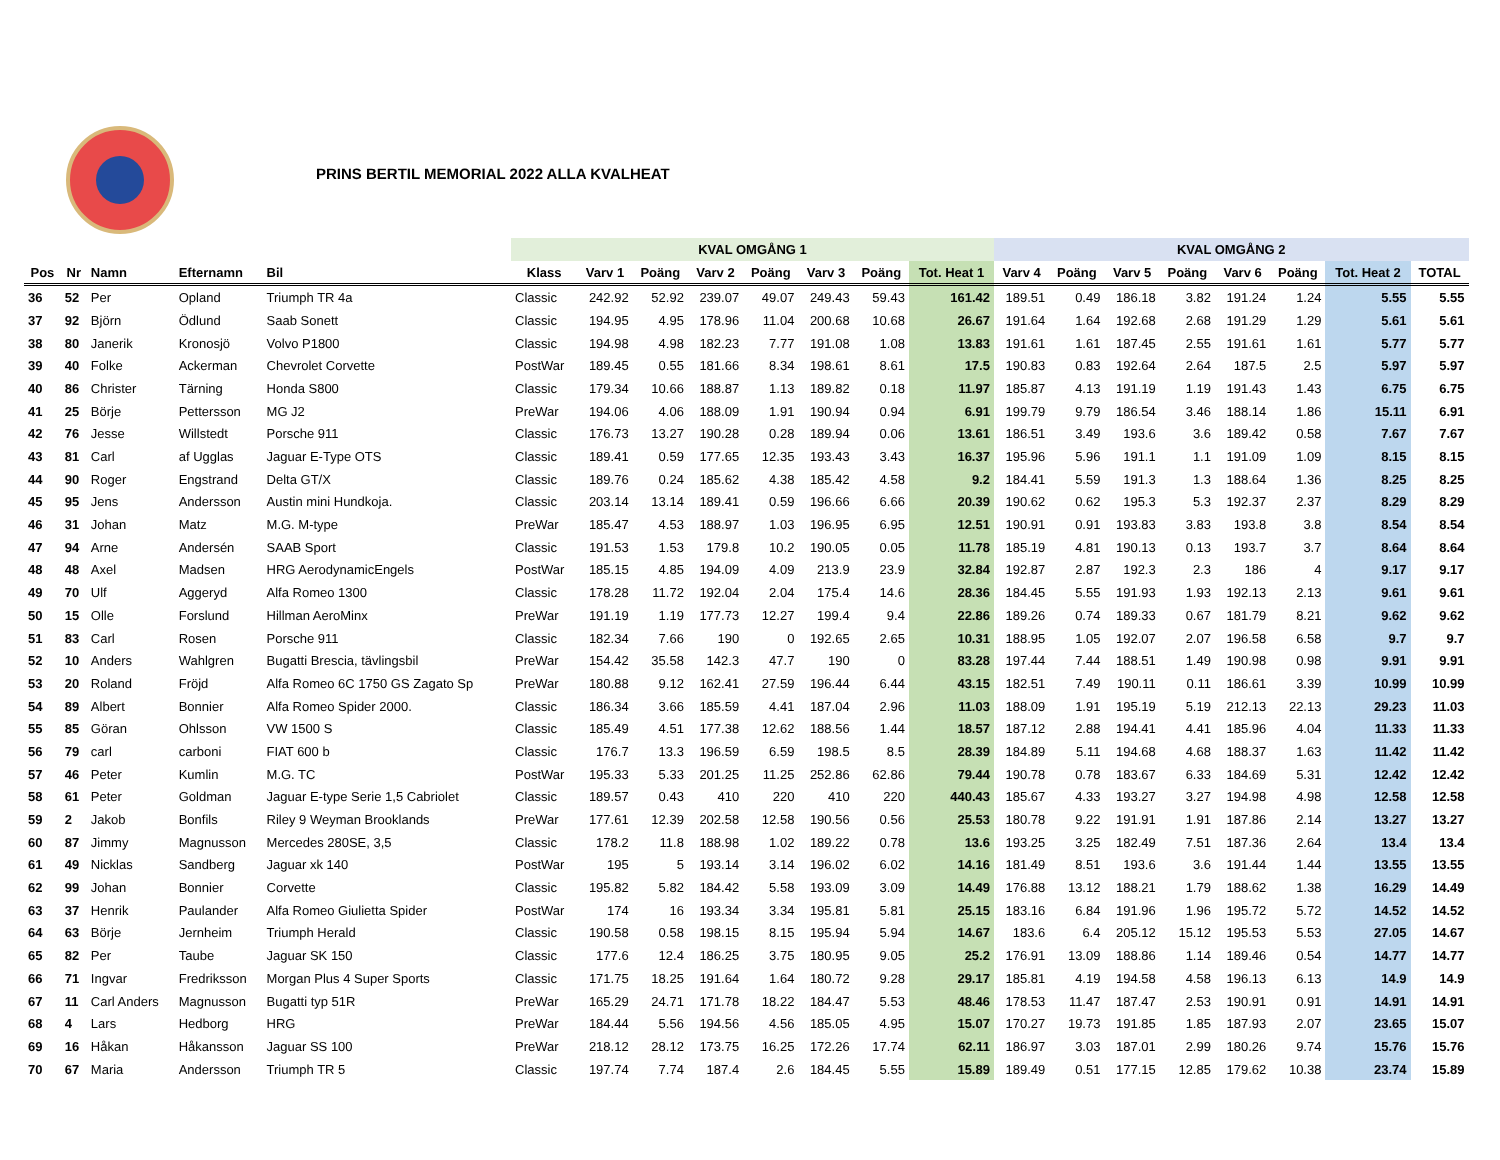PRINS BERTIL MEMORIAL 2022 ALLA KVALHEAT
| | | | | | KVAL OMGÅNG 1 | | | | | | | | KVAL OMGÅNG 2 | | | | | | | | |
| --- | --- | --- | --- | --- | --- | --- | --- | --- | --- | --- | --- | --- | --- | --- | --- | --- | --- | --- | --- | --- | --- |
| Pos | Nr | Namn | Efternamn | Bil | Klass | Varv 1 | Poäng | Varv 2 | Poäng | Varv 3 | Poäng | Tot. Heat 1 | Varv 4 | Poäng | Varv 5 | Poäng | Varv 6 | Poäng | Tot. Heat 2 | TOTAL | |
| 36 | 52 | Per | Opland | Triumph TR 4a | Classic | 242.92 | 52.92 | 239.07 | 49.07 | 249.43 | 59.43 | 161.42 | 189.51 | 0.49 | 186.18 | 3.82 | 191.24 | 1.24 | 5.55 | 5.55 | |
| 37 | 92 | Björn | Ödlund | Saab Sonett | Classic | 194.95 | 4.95 | 178.96 | 11.04 | 200.68 | 10.68 | 26.67 | 191.64 | 1.64 | 192.68 | 2.68 | 191.29 | 1.29 | 5.61 | 5.61 | |
| 38 | 80 | Janerik | Kronosjö | Volvo P1800 | Classic | 194.98 | 4.98 | 182.23 | 7.77 | 191.08 | 1.08 | 13.83 | 191.61 | 1.61 | 187.45 | 2.55 | 191.61 | 1.61 | 5.77 | 5.77 | |
| 39 | 40 | Folke | Ackerman | Chevrolet Corvette | PostWar | 189.45 | 0.55 | 181.66 | 8.34 | 198.61 | 8.61 | 17.5 | 190.83 | 0.83 | 192.64 | 2.64 | 187.5 | 2.5 | 5.97 | 5.97 | |
| 40 | 86 | Christer | Tärning | Honda S800 | Classic | 179.34 | 10.66 | 188.87 | 1.13 | 189.82 | 0.18 | 11.97 | 185.87 | 4.13 | 191.19 | 1.19 | 191.43 | 1.43 | 6.75 | 6.75 | |
| 41 | 25 | Börje | Pettersson | MG J2 | PreWar | 194.06 | 4.06 | 188.09 | 1.91 | 190.94 | 0.94 | 6.91 | 199.79 | 9.79 | 186.54 | 3.46 | 188.14 | 1.86 | 15.11 | 6.91 | |
| 42 | 76 | Jesse | Willstedt | Porsche 911 | Classic | 176.73 | 13.27 | 190.28 | 0.28 | 189.94 | 0.06 | 13.61 | 186.51 | 3.49 | 193.6 | 3.6 | 189.42 | 0.58 | 7.67 | 7.67 | |
| 43 | 81 | Carl | af Ugglas | Jaguar E-Type OTS | Classic | 189.41 | 0.59 | 177.65 | 12.35 | 193.43 | 3.43 | 16.37 | 195.96 | 5.96 | 191.1 | 1.1 | 191.09 | 1.09 | 8.15 | 8.15 | |
| 44 | 90 | Roger | Engstrand | Delta GT/X | Classic | 189.76 | 0.24 | 185.62 | 4.38 | 185.42 | 4.58 | 9.2 | 184.41 | 5.59 | 191.3 | 1.3 | 188.64 | 1.36 | 8.25 | 8.25 | |
| 45 | 95 | Jens | Andersson | Austin mini Hundkoja. | Classic | 203.14 | 13.14 | 189.41 | 0.59 | 196.66 | 6.66 | 20.39 | 190.62 | 0.62 | 195.3 | 5.3 | 192.37 | 2.37 | 8.29 | 8.29 | |
| 46 | 31 | Johan | Matz | M.G. M-type | PreWar | 185.47 | 4.53 | 188.97 | 1.03 | 196.95 | 6.95 | 12.51 | 190.91 | 0.91 | 193.83 | 3.83 | 193.8 | 3.8 | 8.54 | 8.54 | |
| 47 | 94 | Arne | Andersén | SAAB Sport | Classic | 191.53 | 1.53 | 179.8 | 10.2 | 190.05 | 0.05 | 11.78 | 185.19 | 4.81 | 190.13 | 0.13 | 193.7 | 3.7 | 8.64 | 8.64 | |
| 48 | 48 | Axel | Madsen | HRG AerodynamicEngels | PostWar | 185.15 | 4.85 | 194.09 | 4.09 | 213.9 | 23.9 | 32.84 | 192.87 | 2.87 | 192.3 | 2.3 | 186 | 4 | 9.17 | 9.17 | |
| 49 | 70 | Ulf | Aggeryd | Alfa Romeo 1300 | Classic | 178.28 | 11.72 | 192.04 | 2.04 | 175.4 | 14.6 | 28.36 | 184.45 | 5.55 | 191.93 | 1.93 | 192.13 | 2.13 | 9.61 | 9.61 | |
| 50 | 15 | Olle | Forslund | Hillman AeroMinx | PreWar | 191.19 | 1.19 | 177.73 | 12.27 | 199.4 | 9.4 | 22.86 | 189.26 | 0.74 | 189.33 | 0.67 | 181.79 | 8.21 | 9.62 | 9.62 | |
| 51 | 83 | Carl | Rosen | Porsche 911 | Classic | 182.34 | 7.66 | 190 | 0 | 192.65 | 2.65 | 10.31 | 188.95 | 1.05 | 192.07 | 2.07 | 196.58 | 6.58 | 9.7 | 9.7 | |
| 52 | 10 | Anders | Wahlgren | Bugatti Brescia, tävlingsbil | PreWar | 154.42 | 35.58 | 142.3 | 47.7 | 190 | 0 | 83.28 | 197.44 | 7.44 | 188.51 | 1.49 | 190.98 | 0.98 | 9.91 | 9.91 | |
| 53 | 20 | Roland | Fröjd | Alfa Romeo 6C 1750 GS Zagato Sp | PreWar | 180.88 | 9.12 | 162.41 | 27.59 | 196.44 | 6.44 | 43.15 | 182.51 | 7.49 | 190.11 | 0.11 | 186.61 | 3.39 | 10.99 | 10.99 | |
| 54 | 89 | Albert | Bonnier | Alfa Romeo Spider 2000. | Classic | 186.34 | 3.66 | 185.59 | 4.41 | 187.04 | 2.96 | 11.03 | 188.09 | 1.91 | 195.19 | 5.19 | 212.13 | 22.13 | 29.23 | 11.03 | |
| 55 | 85 | Göran | Ohlsson | VW 1500 S | Classic | 185.49 | 4.51 | 177.38 | 12.62 | 188.56 | 1.44 | 18.57 | 187.12 | 2.88 | 194.41 | 4.41 | 185.96 | 4.04 | 11.33 | 11.33 | |
| 56 | 79 | carl | carboni | FIAT 600 b | Classic | 176.7 | 13.3 | 196.59 | 6.59 | 198.5 | 8.5 | 28.39 | 184.89 | 5.11 | 194.68 | 4.68 | 188.37 | 1.63 | 11.42 | 11.42 | |
| 57 | 46 | Peter | Kumlin | M.G. TC | PostWar | 195.33 | 5.33 | 201.25 | 11.25 | 252.86 | 62.86 | 79.44 | 190.78 | 0.78 | 183.67 | 6.33 | 184.69 | 5.31 | 12.42 | 12.42 | |
| 58 | 61 | Peter | Goldman | Jaguar E-type Serie 1,5 Cabriolet | Classic | 189.57 | 0.43 | 410 | 220 | 410 | 220 | 440.43 | 185.67 | 4.33 | 193.27 | 3.27 | 194.98 | 4.98 | 12.58 | 12.58 | |
| 59 | 2 | Jakob | Bonfils | Riley 9 Weyman Brooklands | PreWar | 177.61 | 12.39 | 202.58 | 12.58 | 190.56 | 0.56 | 25.53 | 180.78 | 9.22 | 191.91 | 1.91 | 187.86 | 2.14 | 13.27 | 13.27 | |
| 60 | 87 | Jimmy | Magnusson | Mercedes 280SE, 3,5 | Classic | 178.2 | 11.8 | 188.98 | 1.02 | 189.22 | 0.78 | 13.6 | 193.25 | 3.25 | 182.49 | 7.51 | 187.36 | 2.64 | 13.4 | 13.4 | |
| 61 | 49 | Nicklas | Sandberg | Jaguar xk 140 | PostWar | 195 | 5 | 193.14 | 3.14 | 196.02 | 6.02 | 14.16 | 181.49 | 8.51 | 193.6 | 3.6 | 191.44 | 1.44 | 13.55 | 13.55 | |
| 62 | 99 | Johan | Bonnier | Corvette | Classic | 195.82 | 5.82 | 184.42 | 5.58 | 193.09 | 3.09 | 14.49 | 176.88 | 13.12 | 188.21 | 1.79 | 188.62 | 1.38 | 16.29 | 14.49 | |
| 63 | 37 | Henrik | Paulander | Alfa Romeo Giulietta Spider | PostWar | 174 | 16 | 193.34 | 3.34 | 195.81 | 5.81 | 25.15 | 183.16 | 6.84 | 191.96 | 1.96 | 195.72 | 5.72 | 14.52 | 14.52 | |
| 64 | 63 | Börje | Jernheim | Triumph Herald | Classic | 190.58 | 0.58 | 198.15 | 8.15 | 195.94 | 5.94 | 14.67 | 183.6 | 6.4 | 205.12 | 15.12 | 195.53 | 5.53 | 27.05 | 14.67 | |
| 65 | 82 | Per | Taube | Jaguar SK 150 | Classic | 177.6 | 12.4 | 186.25 | 3.75 | 180.95 | 9.05 | 25.2 | 176.91 | 13.09 | 188.86 | 1.14 | 189.46 | 0.54 | 14.77 | 14.77 | |
| 66 | 71 | Ingvar | Fredriksson | Morgan Plus 4 Super Sports | Classic | 171.75 | 18.25 | 191.64 | 1.64 | 180.72 | 9.28 | 29.17 | 185.81 | 4.19 | 194.58 | 4.58 | 196.13 | 6.13 | 14.9 | 14.9 | |
| 67 | 11 | Carl Anders | Magnusson | Bugatti typ 51R | PreWar | 165.29 | 24.71 | 171.78 | 18.22 | 184.47 | 5.53 | 48.46 | 178.53 | 11.47 | 187.47 | 2.53 | 190.91 | 0.91 | 14.91 | 14.91 | |
| 68 | 4 | Lars | Hedborg | HRG | PreWar | 184.44 | 5.56 | 194.56 | 4.56 | 185.05 | 4.95 | 15.07 | 170.27 | 19.73 | 191.85 | 1.85 | 187.93 | 2.07 | 23.65 | 15.07 | |
| 69 | 16 | Håkan | Håkansson | Jaguar SS 100 | PreWar | 218.12 | 28.12 | 173.75 | 16.25 | 172.26 | 17.74 | 62.11 | 186.97 | 3.03 | 187.01 | 2.99 | 180.26 | 9.74 | 15.76 | 15.76 | |
| 70 | 67 | Maria | Andersson | Triumph TR 5 | Classic | 197.74 | 7.74 | 187.4 | 2.6 | 184.45 | 5.55 | 15.89 | 189.49 | 0.51 | 177.15 | 12.85 | 179.62 | 10.38 | 23.74 | 15.89 | |